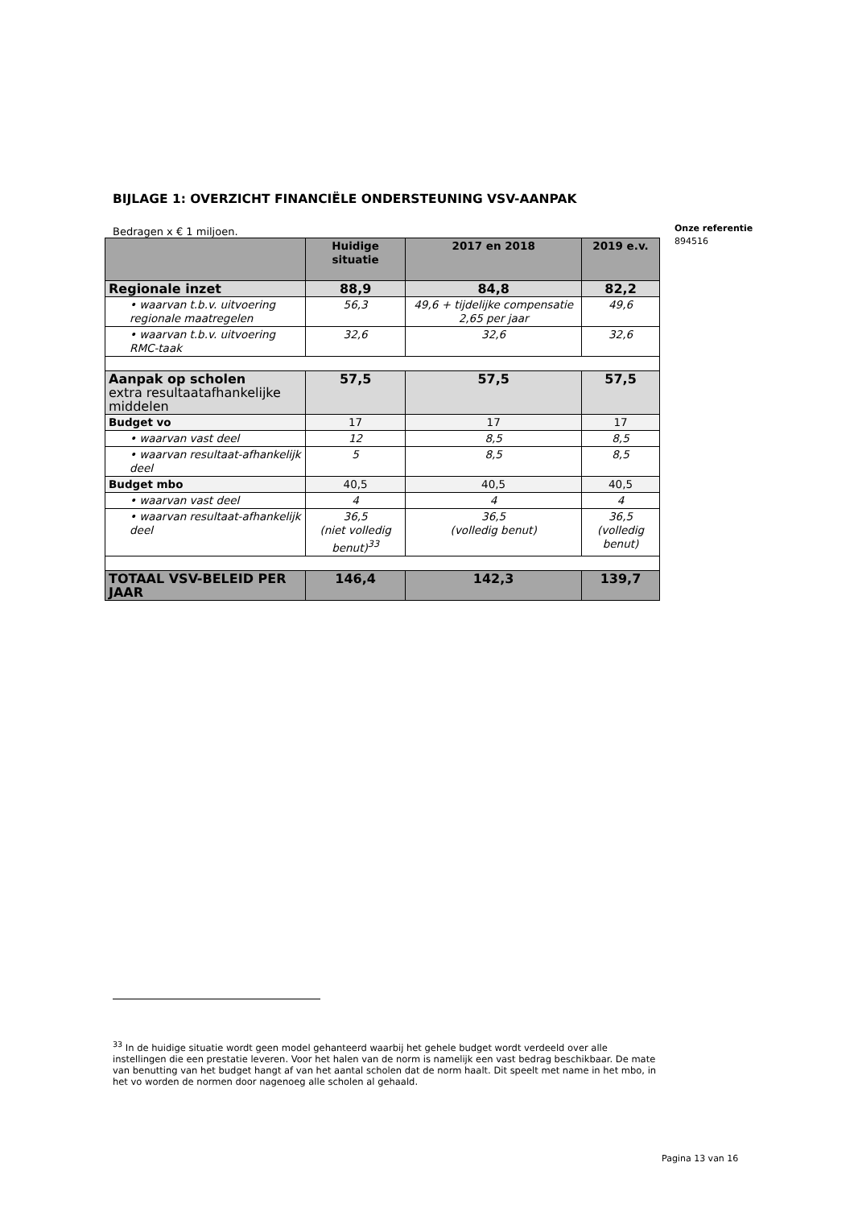BIJLAGE 1: OVERZICHT FINANCIËLE ONDERSTEUNING VSV-AANPAK
Bedragen x € 1 miljoen.
| | Huidige situatie | 2017 en 2018 | 2019 e.v. |
| --- | --- | --- | --- |
| Regionale inzet | 88,9 | 84,8 | 82,2 |
| • waarvan t.b.v. uitvoering regionale maatregelen | 56,3 | 49,6 + tijdelijke compensatie 2,65 per jaar | 49,6 |
| • waarvan t.b.v. uitvoering RMC-taak | 32,6 | 32,6 | 32,6 |
| Aanpak op scholen extra resultaatafhankelijke middelen | 57,5 | 57,5 | 57,5 |
| Budget vo | 17 | 17 | 17 |
| • waarvan vast deel | 12 | 8,5 | 8,5 |
| • waarvan resultaat-afhankelijk deel | 5 | 8,5 | 8,5 |
| Budget mbo | 40,5 | 40,5 | 40,5 |
| • waarvan vast deel | 4 | 4 | 4 |
| • waarvan resultaat-afhankelijk deel | 36,5 (niet volledig benut)<sup>33</sup> | 36,5 (volledig benut) | 36,5 (volledig benut) |
| TOTAAL VSV-BELEID PER JAAR | 146,4 | 142,3 | 139,7 |
Onze referentie
894516
<sup>33</sup> In de huidige situatie wordt geen model gehanteerd waarbij het gehele budget wordt verdeeld over alle instellingen die een prestatie leveren. Voor het halen van de norm is namelijk een vast bedrag beschikbaar. De mate van benutting van het budget hangt af van het aantal scholen dat de norm haalt. Dit speelt met name in het mbo, in het vo worden de normen door nagenoeg alle scholen al gehaald.
Pagina 13 van 16